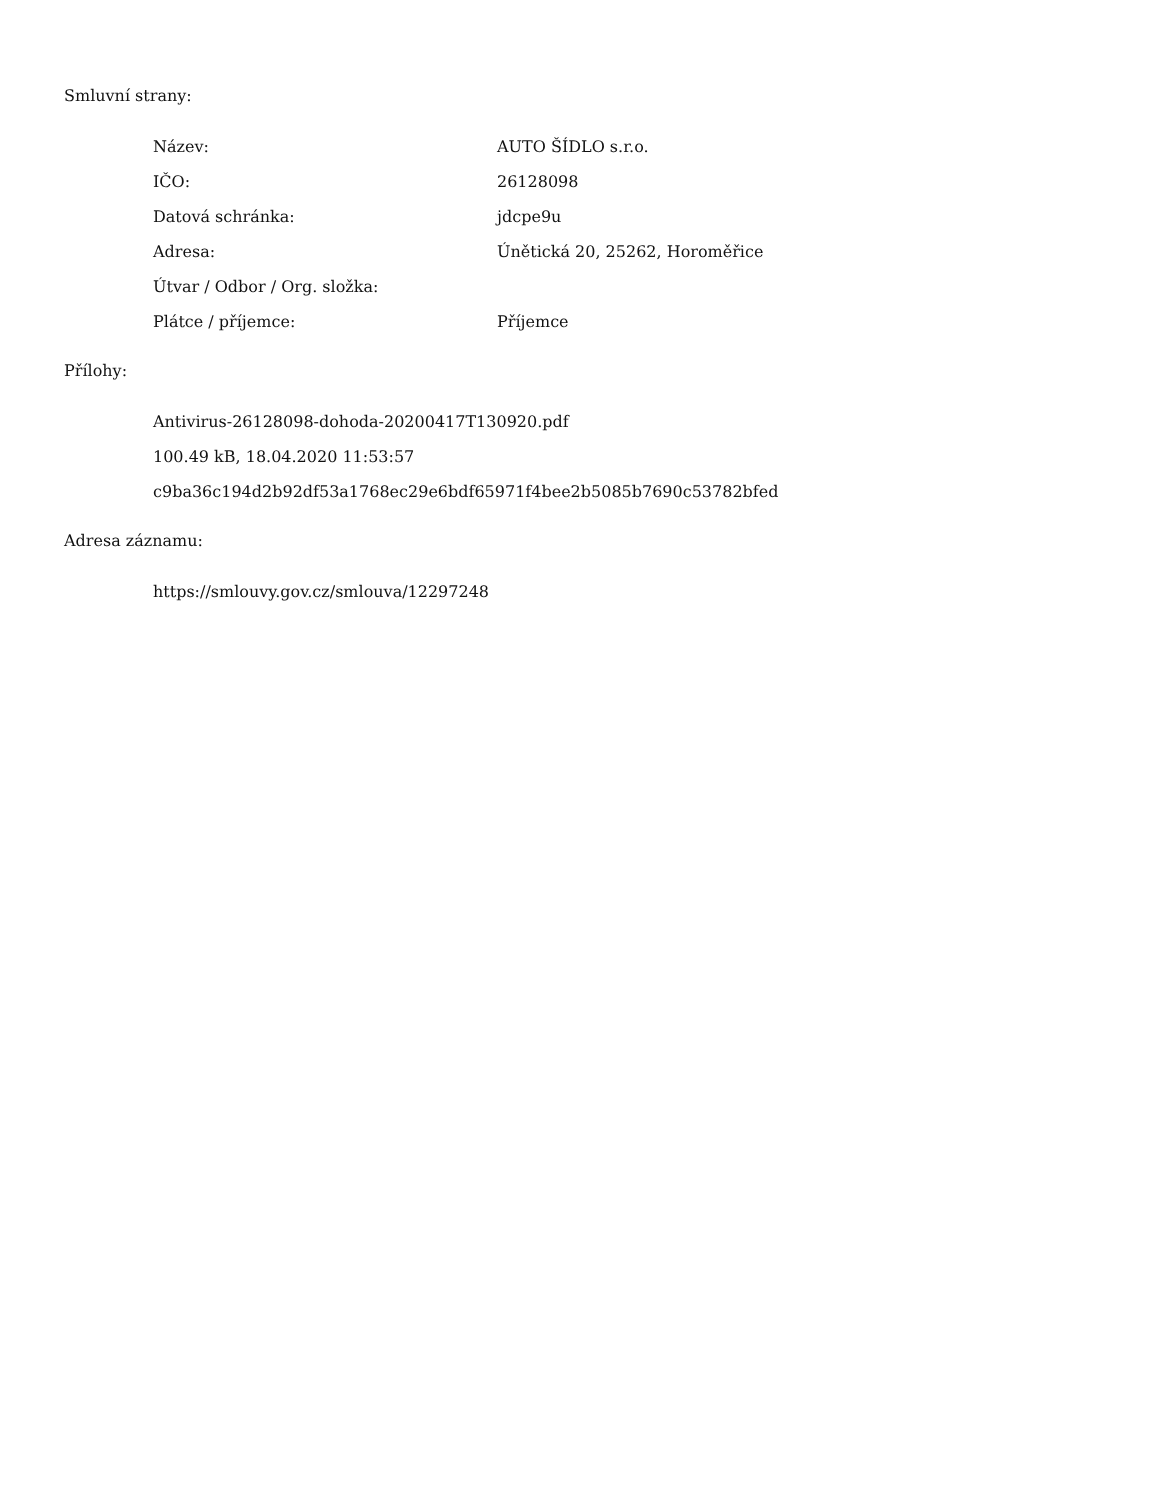Smluvní strany:
| Název: | AUTO ŠÍDLO s.r.o. |
| IČO: | 26128098 |
| Datová schránka: | jdcpe9u |
| Adresa: | Únětická 20, 25262, Horoměřice |
| Útvar / Odbor / Org. složka: | |
| Plátce / příjemce: | Příjemce |
Přílohy:
Antivirus-26128098-dohoda-20200417T130920.pdf
100.49 kB, 18.04.2020 11:53:57
c9ba36c194d2b92df53a1768ec29e6bdf65971f4bee2b5085b7690c53782bfed
Adresa záznamu:
https://smlouvy.gov.cz/smlouva/12297248